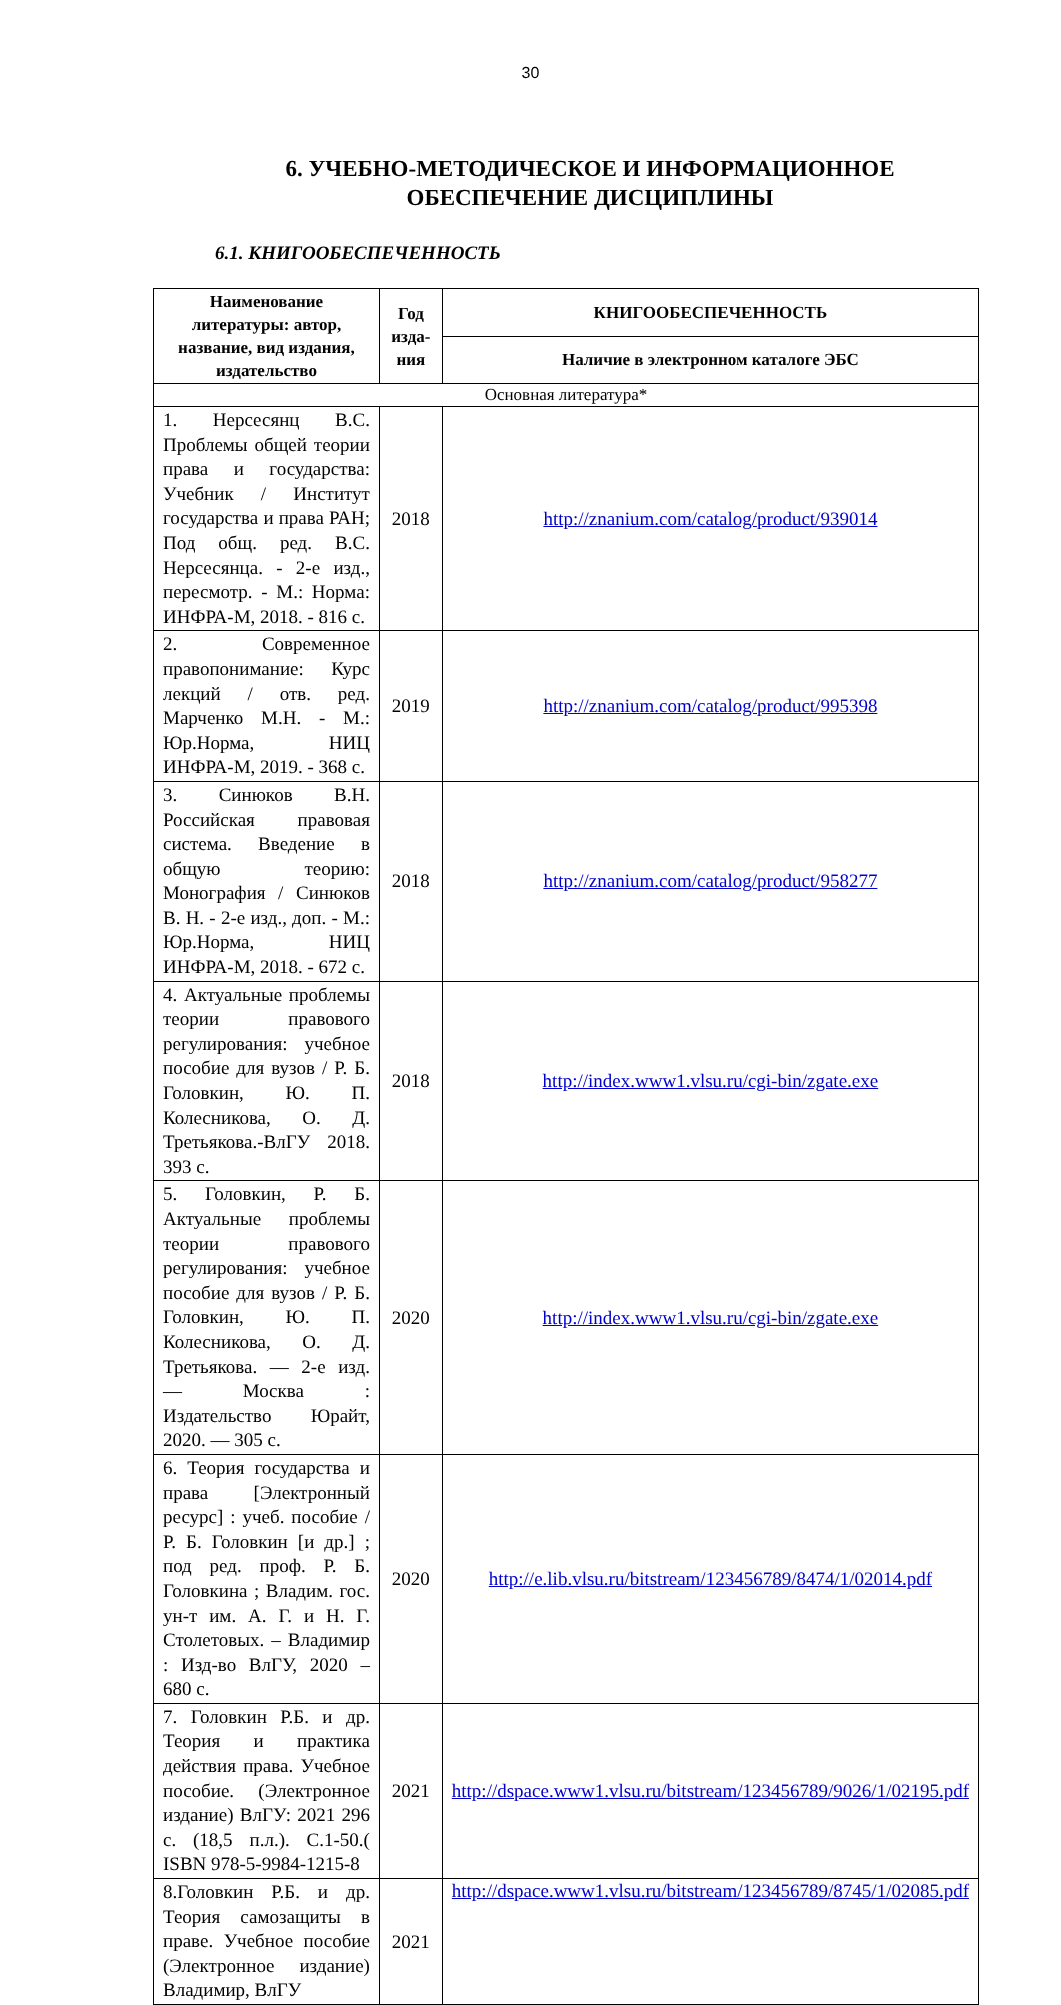30
6. УЧЕБНО-МЕТОДИЧЕСКОЕ И ИНФОРМАЦИОННОЕ ОБЕСПЕЧЕНИЕ ДИСЦИПЛИНЫ
6.1. КНИГООБЕСПЕЧЕННОСТЬ
| Наименование литературы: автор, название, вид издания, издательство | Год изда-ния | КНИГООБЕСПЕЧЕННОСТЬ |
| --- | --- | --- |
| | | Наличие в электронном каталоге ЭБС |
| Основная литература* | | |
| 1. Нерсесянц В.С. Проблемы общей теории права и государства: Учебник / Институт государства и права РАН; Под общ. ред. В.С. Нерсесянца. - 2-е изд., пересмотр. - М.: Норма: ИНФРА-М, 2018. - 816 с. | 2018 | http://znanium.com/catalog/product/939014 |
| 2. Современное правопонимание: Курс лекций / отв. ред. Марченко М.Н. - М.: Юр.Норма, НИЦ ИНФРА-М, 2019. - 368 с. | 2019 | http://znanium.com/catalog/product/995398 |
| 3. Синюков В.Н. Российская правовая система. Введение в общую теорию: Монография / Синюков В. Н. - 2-е изд., доп. - М.: Юр.Норма, НИЦ ИНФРА-М, 2018. - 672 с. | 2018 | http://znanium.com/catalog/product/958277 |
| 4. Актуальные проблемы теории правового регулирования: учебное пособие для вузов / Р. Б. Головкин, Ю. П. Колесникова, О. Д. Третьякова.-ВлГУ 2018. 393 с. | 2018 | http://index.www1.vlsu.ru/cgi-bin/zgate.exe |
| 5. Головкин, Р. Б. Актуальные проблемы теории правового регулирования: учебное пособие для вузов / Р. Б. Головкин, Ю. П. Колесникова, О. Д. Третьякова. — 2-е изд. — Москва : Издательство Юрайт, 2020. — 305 с. | 2020 | http://index.www1.vlsu.ru/cgi-bin/zgate.exe |
| 6. Теория государства и права [Электронный ресурс] : учеб. пособие / Р. Б. Головкин [и др.] ; под ред. проф. Р. Б. Головкина ; Владим. гос. ун-т им. А. Г. и Н. Г. Столетовых. – Владимир : Изд-во ВлГУ, 2020 – 680 с. | 2020 | http://e.lib.vlsu.ru/bitstream/123456789/8474/1/02014.pdf |
| 7. Головкин Р.Б. и др. Теория и практика действия права. Учебное пособие. (Электронное издание) ВлГУ: 2021 296 с. (18,5 п.л.). С.1-50.( ISBN 978-5-9984-1215-8 | 2021 | http://dspace.www1.vlsu.ru/bitstream/123456789/9026/1/02195.pdf |
| 8.Головкин Р.Б. и др. Теория самозащиты в праве. Учебное пособие (Электронное издание) Владимир, ВлГУ | 2021 | http://dspace.www1.vlsu.ru/bitstream/123456789/8745/1/02085.pdf |